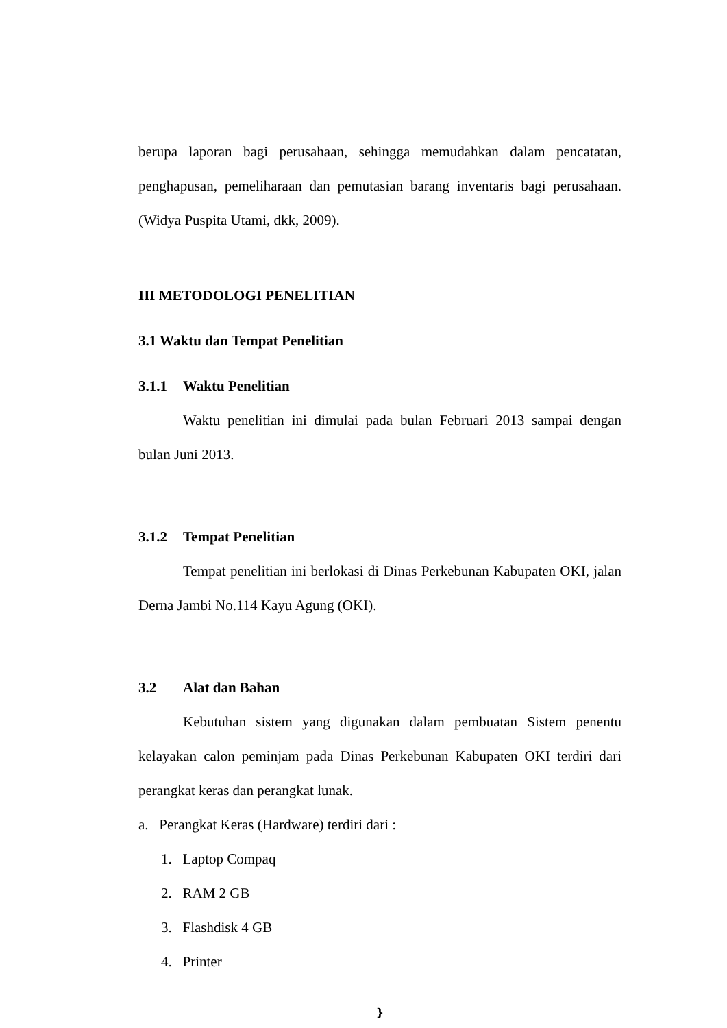berupa laporan bagi perusahaan, sehingga memudahkan dalam pencatatan, penghapusan, pemeliharaan dan pemutasian barang inventaris bagi perusahaan. (Widya Puspita Utami, dkk, 2009).
III METODOLOGI PENELITIAN
3.1 Waktu dan Tempat Penelitian
3.1.1 Waktu Penelitian
Waktu penelitian ini dimulai pada bulan Februari 2013 sampai dengan bulan Juni 2013.
3.1.2 Tempat Penelitian
Tempat penelitian ini berlokasi di Dinas Perkebunan Kabupaten OKI, jalan Derna Jambi No.114 Kayu Agung (OKI).
3.2 Alat dan Bahan
Kebutuhan sistem yang digunakan dalam pembuatan Sistem penentu kelayakan calon peminjam pada Dinas Perkebunan Kabupaten OKI terdiri dari perangkat keras dan perangkat lunak.
a. Perangkat Keras (Hardware) terdiri dari :
1. Laptop Compaq
2. RAM 2 GB
3. Flashdisk 4 GB
4. Printer
}